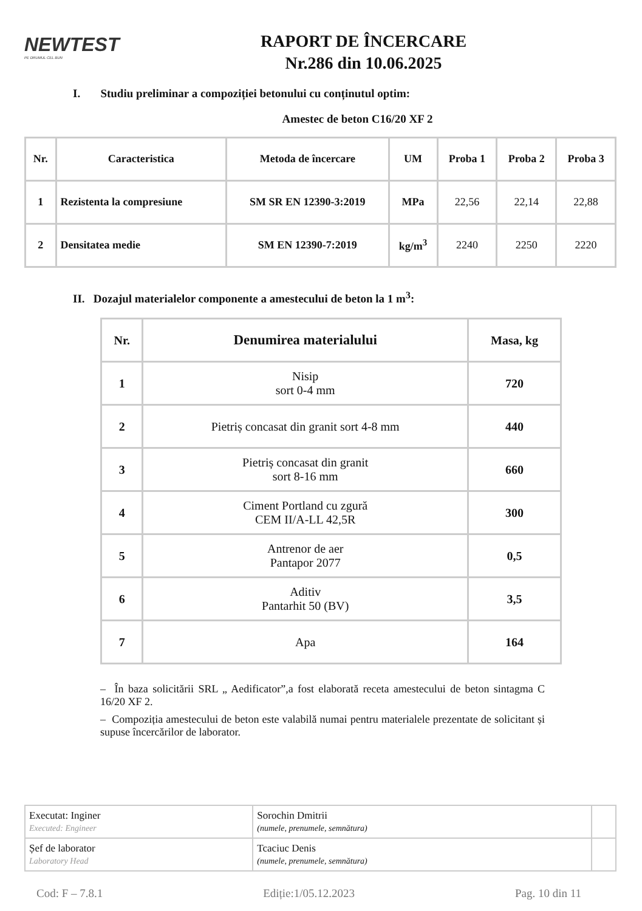NEWTEST
PE DRUMUL CEL BUN
RAPORT DE ÎNCERCARE
Nr.286 din 10.06.2025
I. Studiu preliminar a compoziției betonului cu conținutul optim:
Amestec de beton C16/20 XF 2
| Nr. | Caracteristica | Metoda de încercare | UM | Proba 1 | Proba 2 | Proba 3 |
| --- | --- | --- | --- | --- | --- | --- |
| 1 | Rezistenta la compresiune | SM SR EN 12390-3:2019 | MPa | 22,56 | 22,14 | 22,88 |
| 2 | Densitatea medie | SM EN 12390-7:2019 | kg/m<sup>3</sup> | 2240 | 2250 | 2220 |
II. Dozajul materialelor componente a amestecului de beton la 1 m<sup>3</sup>:
| Nr. | Denumirea materialului | Masa, kg |
| --- | --- | --- |
| 1 | Nisip sort 0-4 mm | 720 |
| 2 | Pietriș concasat din granit sort 4-8 mm | 440 |
| 3 | Pietriș concasat din granit sort 8-16 mm | 660 |
| 4 | Ciment Portland cu zgură CEM II/A-LL 42,5R | 300 |
| 5 | Antrenor de aer Pantapor 2077 | 0,5 |
| 6 | Aditiv Pantarhit 50 (BV) | 3,5 |
| 7 | Apa | 164 |
– În baza solicitării SRL „ Aedificator”,a fost elaborată receta amestecului de beton sintagma C 16/20 XF 2.
– Compoziția amestecului de beton este valabilă numai pentru materialele prezentate de solicitant și supuse încercărilor de laborator.
| Executat: Inginer Executed: Engineer | Sorochin Dmitrii (numele, prenumele, semnătura) | |
| Șef de laborator Laboratory Head | Tcaciuc Denis (numele, prenumele, semnătura) | |
Cod: F – 7.8.1 Ediție:1/05.12.2023 Pag. 10 din 11